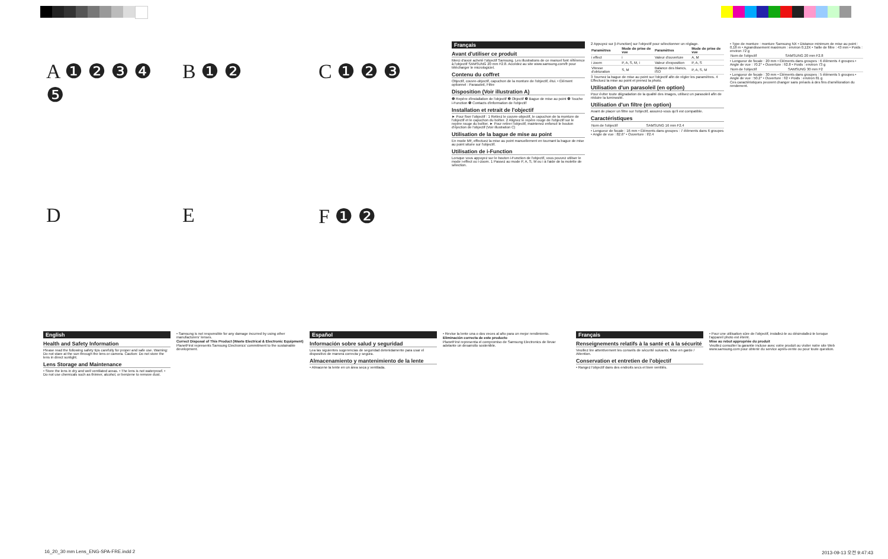A ❶ ❷ ❸ ❹ ❺
B ❶ ❷
C ❶ ❷ ❸
D
E
F ❶ ❷
Français
Avant d'utiliser ce produit
Merci d'avoir acheté l'objectif Samsung. Les illustrations de ce manuel font référence à l'objectif SAMSUNG 20 mm F2.8. Accédez au site www.samsung.com/fr pour télécharger le micrologiciel.
Contenu du coffret
Objectif, couvre-objectif, capuchon de la monture de l'objectif, étui. • Élément optionnel : Parasoleil, Filtre
Disposition (Voir illustration A)
❶ Repère d'installation de l'objectif ❷ Objectif ❸ Bague de mise au point ❹ Touche i-Function ❺ Contacts d'information de l'objectif
Installation et retrait de l'objectif
► Pour fixer l'objectif : 1 Retirez le couvre-objectif, le capuchon de la monture de l'objectif et le capuchon du boîtier. 2 Alignez le repère rouge de l'objectif sur le repère rouge du boîtier. ► Pour retirer l'objectif, maintenez enfoncé le bouton d'éjection de l'objectif (Voir illustration C)
Utilisation de la bague de mise au point
En mode MF, effectuez la mise au point manuellement en tournant la bague de mise au point située sur l'objectif.
Utilisation de i-Function
Lorsque vous appuyez sur le bouton i-Function de l'objectif, vous pouvez utiliser le mode i-effect ou i-zoom. 1 Passez au mode P, A, S, M ou i à l'aide de la molette de sélection.
2 Appuyez sur [i-Function] sur l'objectif pour sélectionner un réglage.
| Paramètres | Mode de prise de vue | Paramètres | Mode de prise de vue |
| --- | --- | --- | --- |
| i effect | i | Valeur d'ouverture | A, M |
| i zoom | P, A, S, M, i | Valeur d'exposition | P, A, S |
| Vitesse d'obturation | S, M | Balance des blancs, ISO | P, A, S, M |
3 Tournez la bague de mise au point sur l'objectif afin de régler les paramètres. 4 Effectuez la mise au point et prenez la photo.
Utilisation d'un parasoleil (en option)
Pour éviter toute dégradation de la qualité des images, utilisez un parasoleil afin de réduire la luminosité.
Utilisation d'un filtre (en option)
Avant de placer un filtre sur l'objectif, assurez-vous qu'il est compatible.
Caractéristiques
| Nom de l'objectif | SAMSUNG 16 mm F2.4 |
• Longueur de focale : 16 mm • Éléments dans groupes : 7 éléments dans 6 groupes • Angle de vue : 82.6° • Ouverture : f/2.4
• Type de monture : monture Samsung NX • Distance minimum de mise au point : 0,18 m • Agrandissement maximum : environ 0,12X • Taille de filtre : 43 mm • Poids : environ 72 g
| Nom de l'objectif | SAMSUNG 20 mm F2.8 |
• Longueur de focale : 20 mm • Éléments dans groupes : 6 éléments 4 groupes • Angle de vue : 70.2° • Ouverture : f/2.8 • Poids : environ 73 g
| Nom de l'objectif | SAMSUNG 30 mm F2 |
• Longueur de focale : 30 mm • Éléments dans groupes : 5 éléments 5 groupes • Angle de vue : 50.2° • Ouverture : f/2 • Poids : environ 81 g
Ces caractéristiques peuvent changer sans préavis à des fins d'amélioration du rendement.
English
Health and Safety Information
Please read the following safety tips carefully for proper and safe use. Warning: Do not stare at the sun through the lens or camera. Caution: Do not store the lens in direct sunlight.
Lens Storage and Maintenance
• Store the lens in dry and well ventilated areas. • The lens is not waterproof. • Do not use chemicals such as thinner, alcohol, or benzene to remove dust.
• Samsung is not responsible for any damage incurred by using other manufacturers' lenses.
Correct Disposal of This Product (Waste Electrical & Electronic Equipment)
PlanetFirst represents Samsung Electronics' commitment to the sustainable development.
Español
Información sobre salud y seguridad
Lea las siguientes sugerencias de seguridad detenidamente para usar el dispositivo de manera correcta y segura.
Almacenamiento y mantenimiento de la lente
• Almacene la lente en un área seca y ventilada.
• Revise la lente una o dos veces al año para un mejor rendimiento.
Eliminación correcta de este producto
PlanetFirst representa el compromiso de Samsung Electronics de llevar adelante un desarrollo sostenible.
Français
Renseignements relatifs à la santé et à la sécurité
Veuillez lire attentivement les conseils de sécurité suivants. Mise en garde / Attention.
Conservation et entretien de l'objectif
• Rangez l'objectif dans des endroits secs et bien ventilés.
• Pour une utilisation sûre de l'objectif, installez-le ou désinstallez-le lorsque l'appareil photo est éteint.
Mise au rebut appropriée du produit
Veuillez consulter la garantie incluse avec votre produit ou visiter notre site Web www.samsung.com pour obtenir du service après-vente ou pour toute question.
16_20_30 mm Lens_ENG-SPA-FRE.indd 2 2013-09-13 오전 9:47:43